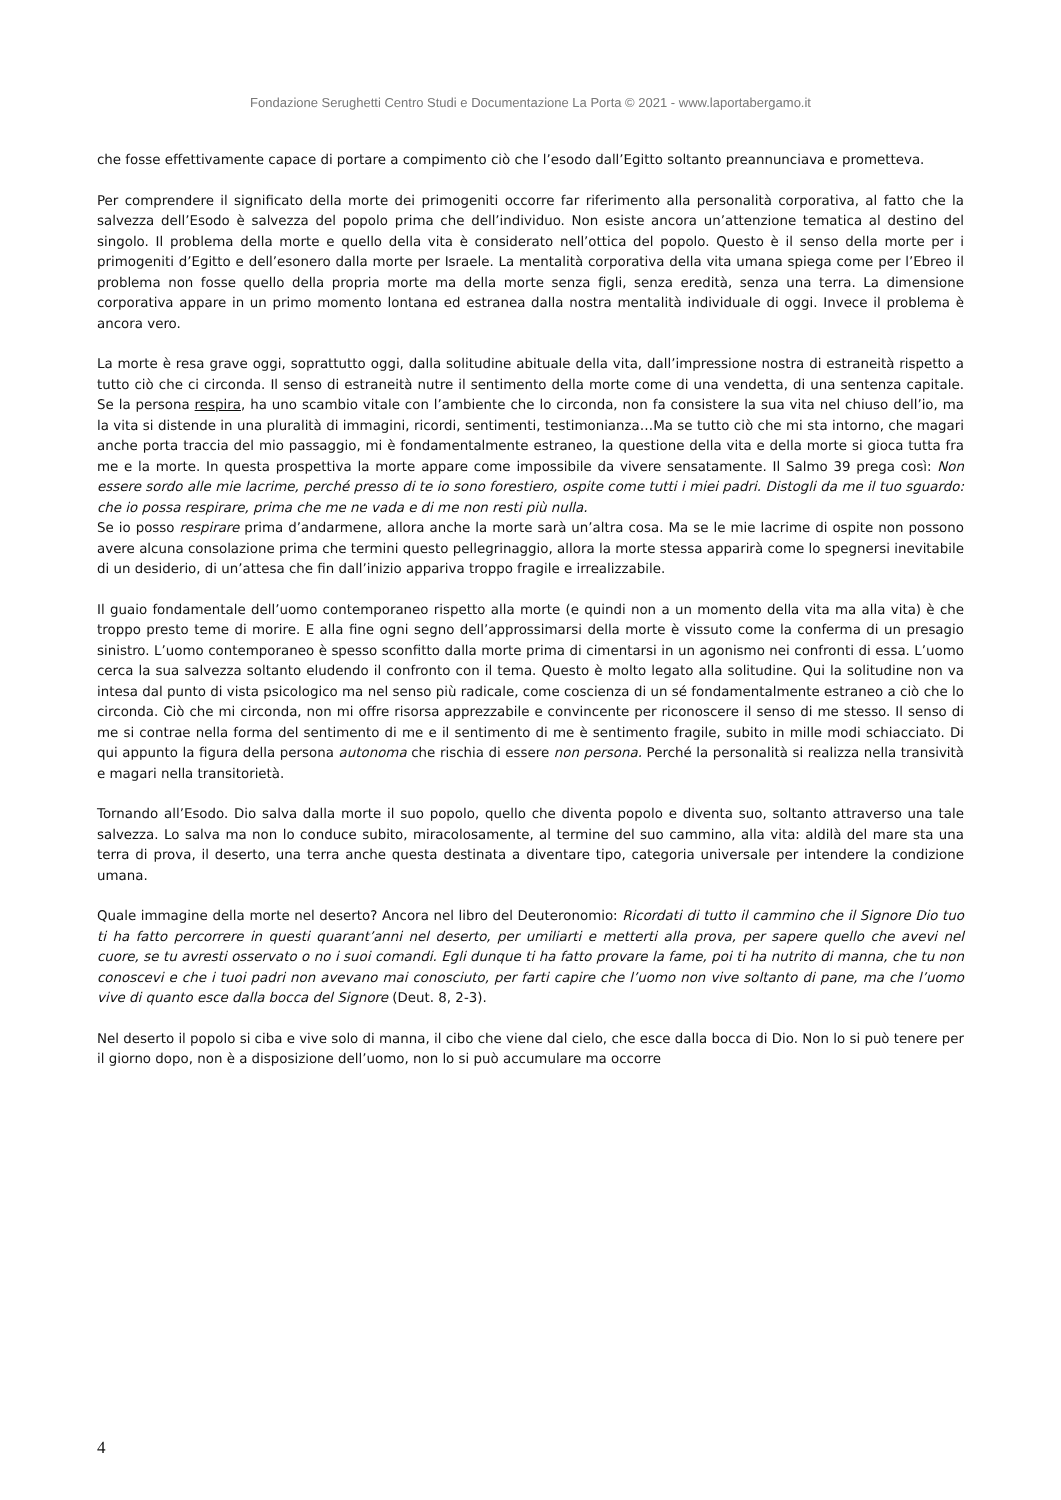Fondazione Serughetti Centro Studi e Documentazione La Porta © 2021 - www.laportabergamo.it
che fosse effettivamente capace di portare a compimento ciò che l’esodo dall’Egitto soltanto preannunciava e prometteva.
Per comprendere il significato della morte dei primogeniti occorre far riferimento alla personalità corporativa, al fatto che la salvezza dell’Esodo è salvezza del popolo prima che dell’individuo. Non esiste ancora un’attenzione tematica al destino del singolo. Il problema della morte e quello della vita è considerato nell’ottica del popolo. Questo è il senso della morte per i primogeniti d’Egitto e dell’esonero dalla morte per Israele. La mentalità corporativa della vita umana spiega come per l’Ebreo il problema non fosse quello della propria morte ma della morte senza figli, senza eredità, senza una terra. La dimensione corporativa appare in un primo momento lontana ed estranea dalla nostra mentalità individuale di oggi. Invece il problema è ancora vero.
La morte è resa grave oggi, soprattutto oggi, dalla solitudine abituale della vita, dall’impressione nostra di estraneità rispetto a tutto ciò che ci circonda. Il senso di estraneità nutre il sentimento della morte come di una vendetta, di una sentenza capitale. Se la persona respira, ha uno scambio vitale con l’ambiente che lo circonda, non fa consistere la sua vita nel chiuso dell’io, ma la vita si distende in una pluralità di immagini, ricordi, sentimenti, testimonianza…Ma se tutto ciò che mi sta intorno, che magari anche porta traccia del mio passaggio, mi è fondamentalmente estraneo, la questione della vita e della morte si gioca tutta fra me e la morte. In questa prospettiva la morte appare come impossibile da vivere sensatamente. Il Salmo 39 prega così: Non essere sordo alle mie lacrime, perché presso di te io sono forestiero, ospite come tutti i miei padri. Distogli da me il tuo sguardo: che io possa respirare, prima che me ne vada e di me non resti più nulla.
Se io posso respirare prima d’andarmene, allora anche la morte sarà un’altra cosa. Ma se le mie lacrime di ospite non possono avere alcuna consolazione prima che termini questo pellegrinaggio, allora la morte stessa apparirà come lo spegnersi inevitabile di un desiderio, di un’attesa che fin dall’inizio appariva troppo fragile e irrealizzabile.
Il guaio fondamentale dell’uomo contemporaneo rispetto alla morte (e quindi non a un momento della vita ma alla vita) è che troppo presto teme di morire. E alla fine ogni segno dell’approssimarsi della morte è vissuto come la conferma di un presagio sinistro. L’uomo contemporaneo è spesso sconfitto dalla morte prima di cimentarsi in un agonismo nei confronti di essa. L’uomo cerca la sua salvezza soltanto eludendo il confronto con il tema. Questo è molto legato alla solitudine. Qui la solitudine non va intesa dal punto di vista psicologico ma nel senso più radicale, come coscienza di un sé fondamentalmente estraneo a ciò che lo circonda. Ciò che mi circonda, non mi offre risorsa apprezzabile e convincente per riconoscere il senso di me stesso. Il senso di me si contrae nella forma del sentimento di me e il sentimento di me è sentimento fragile, subito in mille modi schiacciato. Di qui appunto la figura della persona autonoma che rischia di essere non persona. Perché la personalità si realizza nella transività e magari nella transitorietà.
Tornando all’Esodo. Dio salva dalla morte il suo popolo, quello che diventa popolo e diventa suo, soltanto attraverso una tale salvezza. Lo salva ma non lo conduce subito, miracolosamente, al termine del suo cammino, alla vita: aldilà del mare sta una terra di prova, il deserto, una terra anche questa destinata a diventare tipo, categoria universale per intendere la condizione umana.
Quale immagine della morte nel deserto? Ancora nel libro del Deuteronomio: Ricordati di tutto il cammino che il Signore Dio tuo ti ha fatto percorrere in questi quarant’anni nel deserto, per umiliarti e metterti alla prova, per sapere quello che avevi nel cuore, se tu avresti osservato o no i suoi comandi. Egli dunque ti ha fatto provare la fame, poi ti ha nutrito di manna, che tu non conoscevi e che i tuoi padri non avevano mai conosciuto, per farti capire che l’uomo non vive soltanto di pane, ma che l’uomo vive di quanto esce dalla bocca del Signore (Deut. 8, 2-3).
Nel deserto il popolo si ciba e vive solo di manna, il cibo che viene dal cielo, che esce dalla bocca di Dio. Non lo si può tenere per il giorno dopo, non è a disposizione dell’uomo, non lo si può accumulare ma occorre
4